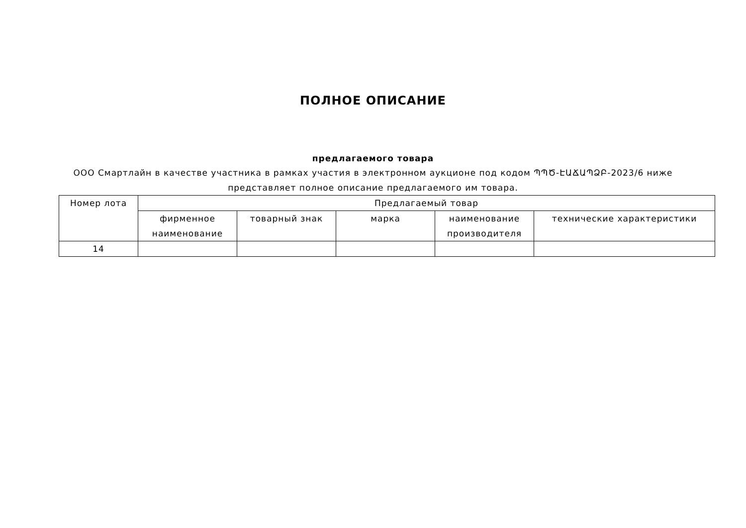ПОЛНОЕ ОПИСАНИЕ
предлагаемого товара
ООО Смартлайн в качестве участника в рамках участия в электронном аукционе под кодом ՊՊԾ-ԷԱՃԱՊՁԲ-2023/6 ниже представляет полное описание предлагаемого им товара.
| Номер лота | Предлагаемый товар | | | | |
| --- | --- | --- | --- | --- | --- |
| | фирменное наименование | товарный знак | марка | наименование производителя | технические характеристики |
| 14 | | | | | |